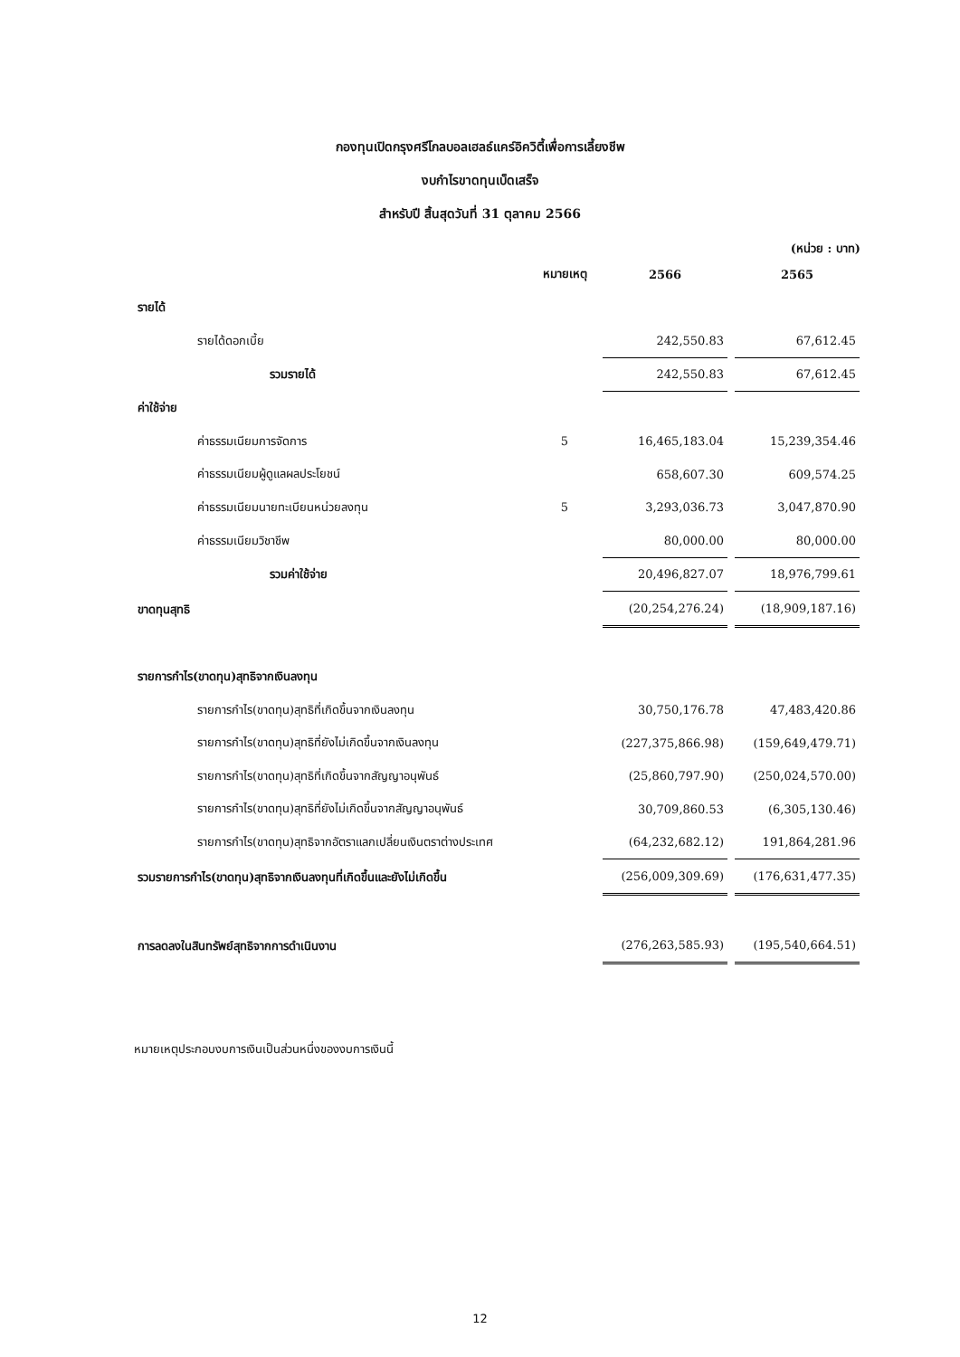กองทุนเปิดกรุงศรีโกลบอลเฮลธ์แคร์อิควิตี้เพื่อการเลี้ยงชีพ
งบกำไรขาดทุนเบ็ดเสร็จ
สำหรับปี สิ้นสุดวันที่ 31 ตุลาคม 2566
(หน่วย : บาท)
| | หมายเหตุ | 2566 | 2565 |
| --- | --- | --- | --- |
| รายได้ | | | |
| รายได้ดอกเบี้ย | | 242,550.83 | 67,612.45 |
| รวมรายได้ | | 242,550.83 | 67,612.45 |
| ค่าใช้จ่าย | | | |
| ค่าธรรมเนียมการจัดการ | 5 | 16,465,183.04 | 15,239,354.46 |
| ค่าธรรมเนียมผู้ดูแลผลประโยชน์ | | 658,607.30 | 609,574.25 |
| ค่าธรรมเนียมนายทะเบียนหน่วยลงทุน | 5 | 3,293,036.73 | 3,047,870.90 |
| ค่าธรรมเนียมวิชาชีพ | | 80,000.00 | 80,000.00 |
| รวมค่าใช้จ่าย | | 20,496,827.07 | 18,976,799.61 |
| ขาดทุนสุทธิ | | (20,254,276.24) | (18,909,187.16) |
| รายการกำไร(ขาดทุน)สุทธิจากเงินลงทุน | | | |
| รายการกำไร(ขาดทุน)สุทธิที่เกิดขึ้นจากเงินลงทุน | | 30,750,176.78 | 47,483,420.86 |
| รายการกำไร(ขาดทุน)สุทธิที่ยังไม่เกิดขึ้นจากเงินลงทุน | | (227,375,866.98) | (159,649,479.71) |
| รายการกำไร(ขาดทุน)สุทธิที่เกิดขึ้นจากสัญญาอนุพันธ์ | | (25,860,797.90) | (250,024,570.00) |
| รายการกำไร(ขาดทุน)สุทธิที่ยังไม่เกิดขึ้นจากสัญญาอนุพันธ์ | | 30,709,860.53 | (6,305,130.46) |
| รายการกำไร(ขาดทุน)สุทธิจากอัตราแลกเปลี่ยนเงินตราต่างประเทศ | | (64,232,682.12) | 191,864,281.96 |
| รวมรายการกำไร(ขาดทุน)สุทธิจากเงินลงทุนที่เกิดขึ้นและยังไม่เกิดขึ้น | | (256,009,309.69) | (176,631,477.35) |
| การลดลงในสินทรัพย์สุทธิจากการดำเนินงาน | | (276,263,585.93) | (195,540,664.51) |
หมายเหตุประกอบงบการเงินเป็นส่วนหนึ่งของงบการเงินนี้
12